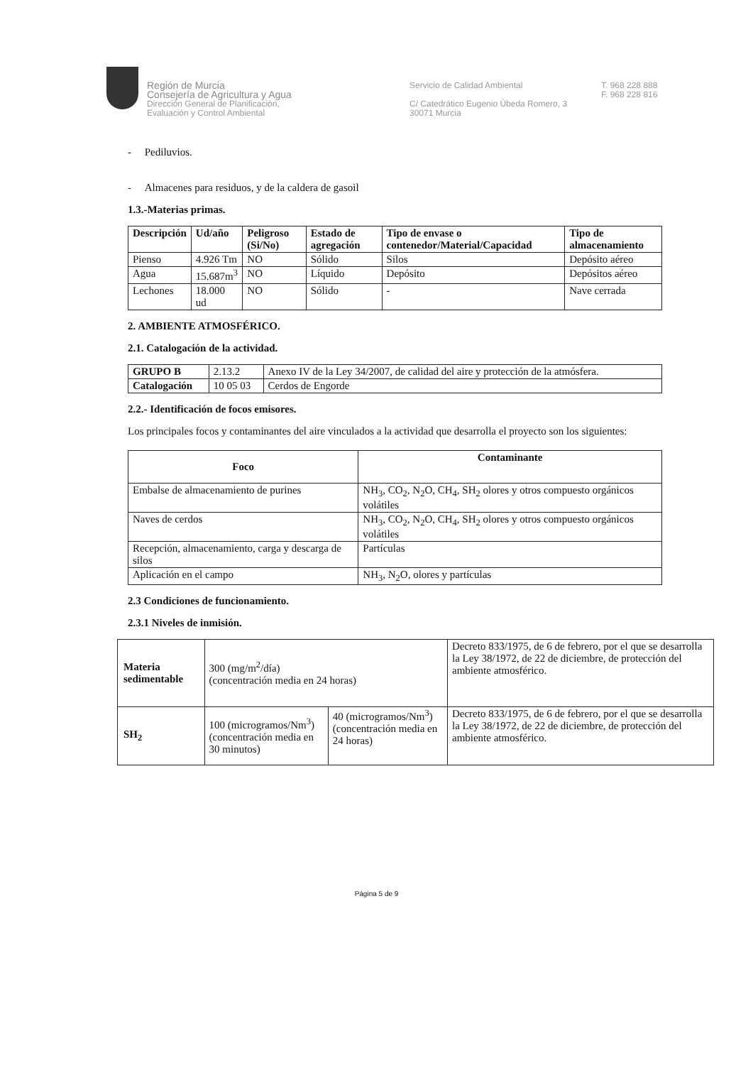Región de Murcia
Consejería de Agricultura y Agua
Dirección General de Planificación,
Evaluación y Control Ambiental
Servicio de Calidad Ambiental
C/ Catedrático Eugenio Úbeda Romero, 3
30071 Murcia
T. 968 228 888
F. 968 228 816
- Pediluvios.
- Almacenes para residuos, y de la caldera de gasoil
1.3.-Materias primas.
| Descripción | Ud/año | Peligroso (Si/No) | Estado de agregación | Tipo de envase o contenedor/Material/Capacidad | Tipo de almacenamiento |
| --- | --- | --- | --- | --- | --- |
| Pienso | 4.926 Tm | NO | Sólido | Silos | Depósito aéreo |
| Agua | 15.687m<sup>3</sup> | NO | Líquido | Depósito | Depósitos aéreo |
| Lechones | 18.000 ud | NO | Sólido | - | Nave cerrada |
2. AMBIENTE ATMOSFÉRICO.
2.1. Catalogación de la actividad.
| GRUPO B | 2.13.2 | Anexo IV de la Ley 34/2007, de calidad del aire y protección de la atmósfera. |
| Catalogación | 10 05 03 | Cerdos de Engorde |
2.2.- Identificación de focos emisores.
Los principales focos y contaminantes del aire vinculados a la actividad que desarrolla el proyecto son los siguientes:
| Foco | Contaminante |
| --- | --- |
| Embalse de almacenamiento de purines | NH<sub>3</sub>, CO<sub>2</sub>, N<sub>2</sub>O, CH<sub>4</sub>, SH<sub>2</sub> olores y otros compuesto orgánicos volátiles |
| Naves de cerdos | NH<sub>3</sub>, CO<sub>2</sub>, N<sub>2</sub>O, CH<sub>4</sub>, SH<sub>2</sub> olores y otros compuesto orgánicos volátiles |
| Recepción, almacenamiento, carga y descarga de silos | Partículas |
| Aplicación en el campo | NH<sub>3</sub>, N<sub>2</sub>O, olores y partículas |
2.3 Condiciones de funcionamiento.
2.3.1 Niveles de inmisión.
| Materia sedimentable | 300 (mg/m<sup>2</sup>/día) (concentración media en 24 horas) | | Decreto 833/1975, de 6 de febrero, por el que se desarrolla la Ley 38/1972, de 22 de diciembre, de protección del ambiente atmosférico. |
| SH<sub>2</sub> | 100 (microgramos/Nm<sup>3</sup>) (concentración media en 30 minutos) | 40 (microgramos/Nm<sup>3</sup>) (concentración media en 24 horas) | Decreto 833/1975, de 6 de febrero, por el que se desarrolla la Ley 38/1972, de 22 de diciembre, de protección del ambiente atmosférico. |
Página 5 de 9